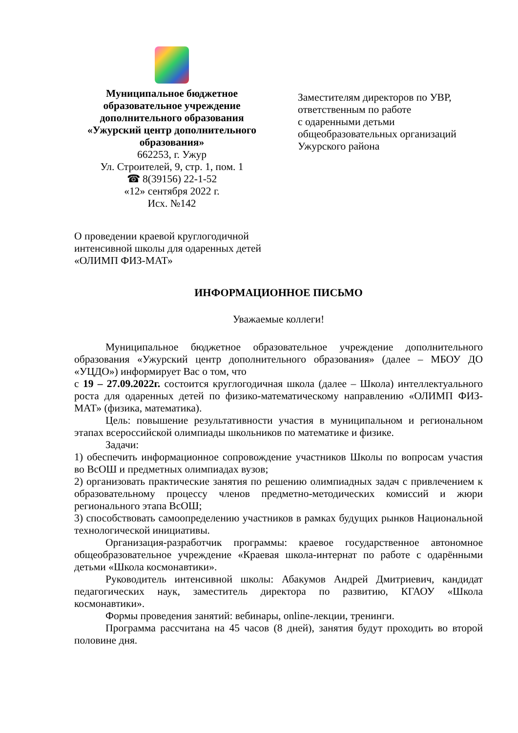Муниципальное бюджетное
образовательное учреждение
дополнительного образования
«Ужурский центр дополнительного образования»
662253, г. Ужур
Ул. Строителей, 9, стр. 1, пом. 1
☎ 8(39156) 22-1-52
«12» сентября 2022 г.
Исх. №142
Заместителям директоров по УВР,
ответственным по работе
с одаренными детьми
общеобразовательных организаций
Ужурского района
О проведении краевой круглогодичной интенсивной школы для одаренных детей «ОЛИМП ФИЗ-МАТ»
ИНФОРМАЦИОННОЕ ПИСЬМО
Уважаемые коллеги!
Муниципальное бюджетное образовательное учреждение дополнительного образования «Ужурский центр дополнительного образования» (далее – МБОУ ДО «УЦДО») информирует Вас о том, что
с 19 – 27.09.2022г. состоится круглогодичная школа (далее – Школа) интеллектуального роста для одаренных детей по физико-математическому направлению «ОЛИМП ФИЗ-МАТ» (физика, математика).
Цель: повышение результативности участия в муниципальном и региональном этапах всероссийской олимпиады школьников по математике и физике.
Задачи:
1) обеспечить информационное сопровождение участников Школы по вопросам участия во ВсОШ и предметных олимпиадах вузов;
2) организовать практические занятия по решению олимпиадных задач с привлечением к образовательному процессу членов предметно-методических комиссий и жюри регионального этапа ВсОШ;
3) способствовать самоопределению участников в рамках будущих рынков Национальной технологической инициативы.
Организация-разработчик программы: краевое государственное автономное общеобразовательное учреждение «Краевая школа-интернат по работе с одарёнными детьми «Школа космонавтики».
Руководитель интенсивной школы: Абакумов Андрей Дмитриевич, кандидат педагогических наук, заместитель директора по развитию, КГАОУ «Школа космонавтики».
Формы проведения занятий: вебинары, online-лекции, тренинги.
Программа рассчитана на 45 часов (8 дней), занятия будут проходить во второй половине дня.